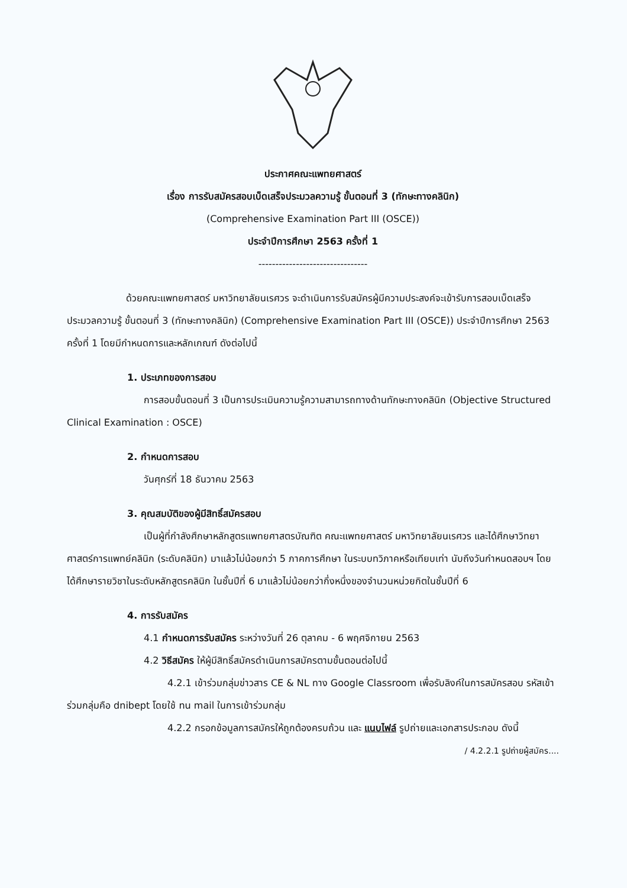ประกาศคณะแพทยศาสตร์
เรื่อง การรับสมัครสอบเบ็ดเสร็จประมวลความรู้ ขั้นตอนที่ 3 (ทักษะทางคลินิก)
(Comprehensive Examination Part III (OSCE))
ประจำปีการศึกษา 2563 ครั้งที่ 1
--------------------------------
ด้วยคณะแพทยศาสตร์ มหาวิทยาลัยนเรศวร จะดำเนินการรับสมัครผู้มีความประสงค์จะเข้ารับการสอบเบ็ดเสร็จประมวลความรู้ ขั้นตอนที่ 3 (ทักษะทางคลินิก) (Comprehensive Examination Part III (OSCE)) ประจำปีการศึกษา 2563 ครั้งที่ 1 โดยมีกำหนดการและหลักเกณฑ์ ดังต่อไปนี้
1. ประเภทของการสอบ
การสอบขั้นตอนที่ 3 เป็นการประเมินความรู้ความสามารถทางด้านทักษะทางคลินิก (Objective Structured Clinical Examination : OSCE)
2. กำหนดการสอบ
วันศุกร์ที่ 18 ธันวาคม 2563
3. คุณสมบัติของผู้มีสิทธิ์สมัครสอบ
เป็นผู้ที่กำลังศึกษาหลักสูตรแพทยศาสตรบัณฑิต คณะแพทยศาสตร์ มหาวิทยาลัยนเรศวร และได้ศึกษาวิทยาศาสตร์การแพทย์คลินิก (ระดับคลินิก) มาแล้วไม่น้อยกว่า 5 ภาคการศึกษา ในระบบทวิภาคหรือเทียบเท่า นับถึงวันกำหนดสอบฯ โดยได้ศึกษารายวิชาในระดับหลักสูตรคลินิก ในชั้นปีที่ 6 มาแล้วไม่น้อยกว่ากึ่งหนึ่งของจำนวนหน่วยกิตในชั้นปีที่ 6
4. การรับสมัคร
4.1 กำหนดการรับสมัคร ระหว่างวันที่ 26 ตุลาคม - 6 พฤศจิกายน 2563
4.2 วิธีสมัคร ให้ผู้มีสิทธิ์สมัครดำเนินการสมัครตามขั้นตอนต่อไปนี้
4.2.1 เข้าร่วมกลุ่มข่าวสาร CE & NL ทาง Google Classroom เพื่อรับลิงค์ในการสมัครสอบ รหัสเข้าร่วมกลุ่มคือ dnibept โดยใช้ nu mail ในการเข้าร่วมกลุ่ม
4.2.2 กรอกข้อมูลการสมัครให้ถูกต้องครบถ้วน และ แนบไฟล์ รูปถ่ายและเอกสารประกอบ ดังนี้
/ 4.2.2.1 รูปถ่ายผู้สมัคร....